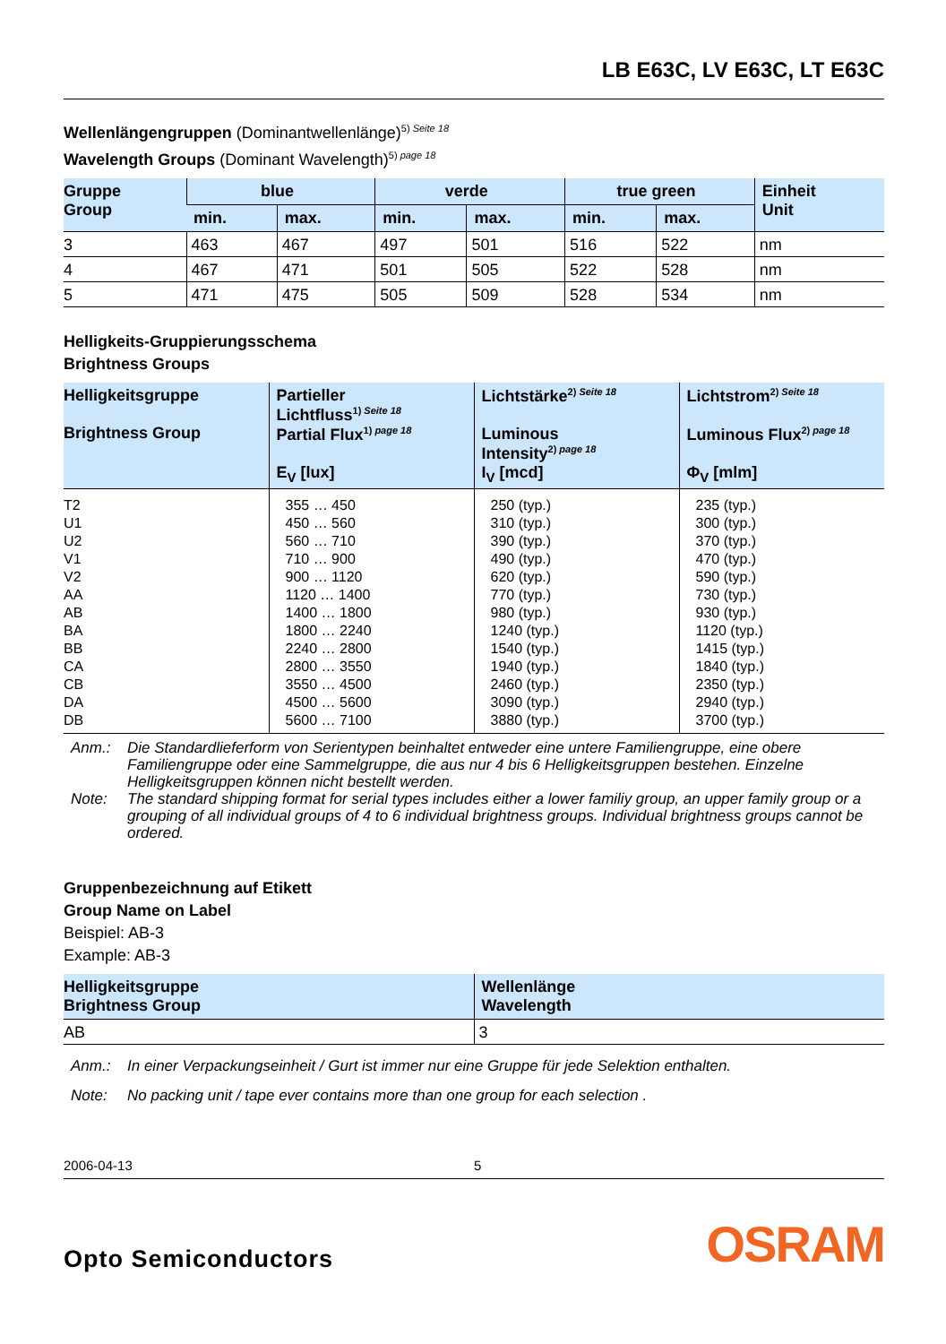LB E63C, LV E63C, LT E63C
Wellenlängengruppen (Dominantwellenlänge)<sup>5) Seite 18</sup>
Wavelength Groups (Dominant Wavelength)<sup>5) page 18</sup>
| Gruppe Group | blue | | verde | | true green | | Einheit Unit |
| --- | --- | --- | --- | --- | --- | --- | --- |
| | min. | max. | min. | max. | min. | max. | |
| 3 | 463 | 467 | 497 | 501 | 516 | 522 | nm |
| 4 | 467 | 471 | 501 | 505 | 522 | 528 | nm |
| 5 | 471 | 475 | 505 | 509 | 528 | 534 | nm |
Helligkeits-Gruppierungsschema
Brightness Groups
| Helligkeitsgruppe Brightness Group | Partieller Lichtfluss<sup>1) Seite 18</sup> Partial Flux<sup>1) page 18</sup> E<sub>V</sub> [lux] | Lichtstärke<sup>2) Seite 18</sup> Luminous Intensity<sup>2) page 18</sup> I<sub>V</sub> [mcd] | Lichtstrom<sup>2) Seite 18</sup> Luminous Flux<sup>2) page 18</sup> Φ<sub>V</sub> [mlm] |
| --- | --- | --- | --- |
| T2 U1 U2 V1 V2 AA AB BA BB CA CB DA DB | 355 … 450 450 … 560 560 … 710 710 … 900 900 … 1120 1120 … 1400 1400 … 1800 1800 … 2240 2240 … 2800 2800 … 3550 3550 … 4500 4500 … 5600 5600 … 7100 | 250 (typ.) 310 (typ.) 390 (typ.) 490 (typ.) 620 (typ.) 770 (typ.) 980 (typ.) 1240 (typ.) 1540 (typ.) 1940 (typ.) 2460 (typ.) 3090 (typ.) 3880 (typ.) | 235 (typ.) 300 (typ.) 370 (typ.) 470 (typ.) 590 (typ.) 730 (typ.) 930 (typ.) 1120 (typ.) 1415 (typ.) 1840 (typ.) 2350 (typ.) 2940 (typ.) 3700 (typ.) |
Anm.: Die Standardlieferform von Serientypen beinhaltet entweder eine untere Familiengruppe, eine obere Familiengruppe oder eine Sammelgruppe, die aus nur 4 bis 6 Helligkeitsgruppen bestehen. Einzelne Helligkeitsgruppen können nicht bestellt werden.
Note: The standard shipping format for serial types includes either a lower familiy group, an upper family group or a grouping of all individual groups of 4 to 6 individual brightness groups. Individual brightness groups cannot be ordered.
Gruppenbezeichnung auf Etikett
Group Name on Label
Beispiel: AB-3
Example: AB-3
| Helligkeitsgruppe Brightness Group | Wellenlänge Wavelength |
| --- | --- |
| AB | 3 |
Anm.: In einer Verpackungseinheit / Gurt ist immer nur eine Gruppe für jede Selektion enthalten.
Note: No packing unit / tape ever contains more than one group for each selection .
2006-04-13 5
Opto Semiconductors OSRAM